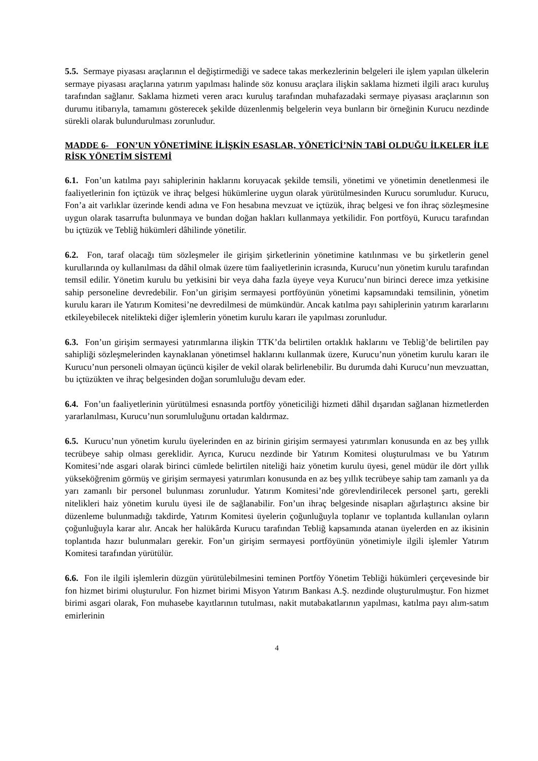5.5. Sermaye piyasası araçlarının el değiştirmediği ve sadece takas merkezlerinin belgeleri ile işlem yapılan ülkelerin sermaye piyasası araçlarına yatırım yapılması halinde söz konusu araçlara ilişkin saklama hizmeti ilgili aracı kuruluş tarafından sağlanır. Saklama hizmeti veren aracı kuruluş tarafından muhafazadaki sermaye piyasası araçlarının son durumu itibarıyla, tamamını gösterecek şekilde düzenlenmiş belgelerin veya bunların bir örneğinin Kurucu nezdinde sürekli olarak bulundurulması zorunludur.
MADDE 6- FON’UN YÖNETİMİNE İLİŞKİN ESASLAR, YÖNETİCİ’NİN TABİ OLDUĞU İLKELER İLE RİSK YÖNETİM SİSTEMİ
6.1. Fon’un katılma payı sahiplerinin haklarını koruyacak şekilde temsili, yönetimi ve yönetimin denetlenmesi ile faaliyetlerinin fon içtüzük ve ihraç belgesi hükümlerine uygun olarak yürütülmesinden Kurucu sorumludur. Kurucu, Fon’a ait varlıklar üzerinde kendi adına ve Fon hesabına mevzuat ve içtüzük, ihraç belgesi ve fon ihraç sözleşmesine uygun olarak tasarrufta bulunmaya ve bundan doğan hakları kullanmaya yetkilidir. Fon portföyü, Kurucu tarafından bu içtüzük ve Tebliğ hükümleri dâhilinde yönetilir.
6.2. Fon, taraf olacağı tüm sözleşmeler ile girişim şirketlerinin yönetimine katılınması ve bu şirketlerin genel kurullarında oy kullanılması da dâhil olmak üzere tüm faaliyetlerinin icrasında, Kurucu’nun yönetim kurulu tarafından temsil edilir. Yönetim kurulu bu yetkisini bir veya daha fazla üyeye veya Kurucu’nun birinci derece imza yetkisine sahip personeline devredebilir. Fon’un girişim sermayesi portföyünün yönetimi kapsamındaki temsilinin, yönetim kurulu kararı ile Yatırım Komitesi’ne devredilmesi de mümkündür. Ancak katılma payı sahiplerinin yatırım kararlarını etkileyebilecek nitelikteki diğer işlemlerin yönetim kurulu kararı ile yapılması zorunludur.
6.3. Fon’un girişim sermayesi yatırımlarına ilişkin TTK’da belirtilen ortaklık haklarını ve Tebliğ’de belirtilen pay sahipliği sözleşmelerinden kaynaklanan yönetimsel haklarını kullanmak üzere, Kurucu’nun yönetim kurulu kararı ile Kurucu’nun personeli olmayan üçüncü kişiler de vekil olarak belirlenebilir. Bu durumda dahi Kurucu’nun mevzuattan, bu içtüzükten ve ihraç belgesinden doğan sorumluluğu devam eder.
6.4. Fon’un faaliyetlerinin yürütülmesi esnasında portföy yöneticiliği hizmeti dâhil dışarıdan sağlanan hizmetlerden yararlanılması, Kurucu’nun sorumluluğunu ortadan kaldırmaz.
6.5. Kurucu’nun yönetim kurulu üyelerinden en az birinin girişim sermayesi yatırımları konusunda en az beş yıllık tecrübeye sahip olması gereklidir. Ayrıca, Kurucu nezdinde bir Yatırım Komitesi oluşturulması ve bu Yatırım Komitesi’nde asgari olarak birinci cümlede belirtilen niteliği haiz yönetim kurulu üyesi, genel müdür ile dört yıllık yükseköğrenim görmüş ve girişim sermayesi yatırımları konusunda en az beş yıllık tecrübeye sahip tam zamanlı ya da yarı zamanlı bir personel bulunması zorunludur. Yatırım Komitesi’nde görevlendirilecek personel şartı, gerekli nitelikleri haiz yönetim kurulu üyesi ile de sağlanabilir. Fon’un ihraç belgesinde nisapları ağırlaştırıcı aksine bir düzenleme bulunmadığı takdirde, Yatırım Komitesi üyelerin çoğunluğuyla toplanır ve toplantıda kullanılan oyların çoğunluğuyla karar alır. Ancak her halükârda Kurucu tarafından Tebliğ kapsamında atanan üyelerden en az ikisinin toplantıda hazır bulunmaları gerekir. Fon’un girişim sermayesi portföyünün yönetimiyle ilgili işlemler Yatırım Komitesi tarafından yürütülür.
6.6. Fon ile ilgili işlemlerin düzgün yürütülebilmesini teminen Portföy Yönetim Tebliği hükümleri çerçevesinde bir fon hizmet birimi oluşturulur. Fon hizmet birimi Misyon Yatırım Bankası A.Ş. nezdinde oluşturulmuştur. Fon hizmet birimi asgari olarak, Fon muhasebe kayıtlarının tutulması, nakit mutabakatlarının yapılması, katılma payı alım-satım emirlerinin
4